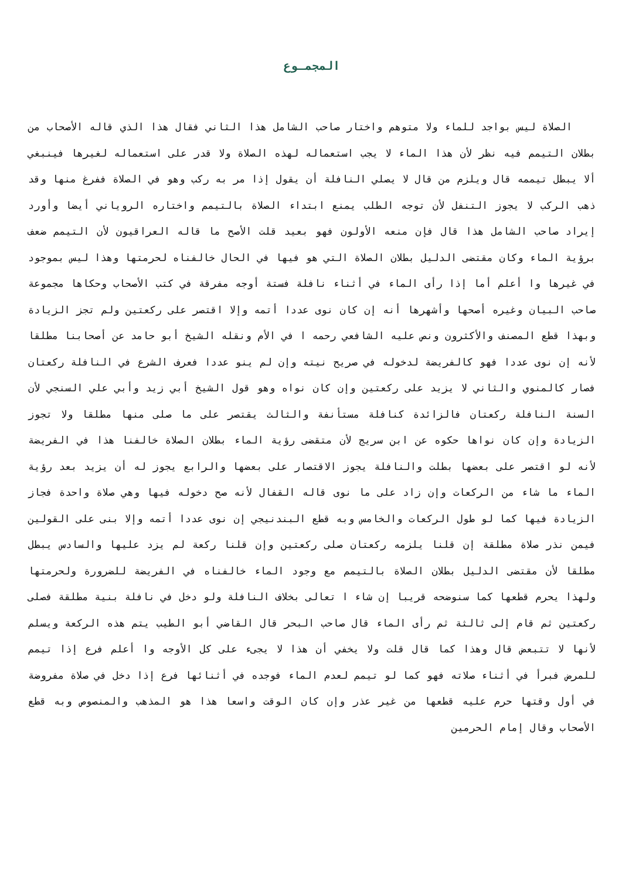المجمـوع
الصلاة ليس بواجد للماء ولا متوهم واختار صاحب الشامل هذا الثاني فقال هذا الذي قاله الأصحاب من بطلان التيمم فيه نظر لأن هذا الماء لا يجب استعماله لهذه الصلاة ولا قدر على استعماله لغيرها فينبغي ألا يبطل تيممه قال ويلزم من قال لا يصلي النافلة أن يقول إذا مر به ركب وهو في الصلاة ففرغ منها وقد ذهب الركب لا يجوز التنفل لأن توجه الطلب يمنع ابتداء الصلاة بالتيمم واختاره الروياني أيضا وأورد إيراد صاحب الشامل هذا قال فإن منعه الأولون فهو بعيد قلت الأصح ما قاله العراقيون لأن التيمم ضعف برؤية الماء وكان مقتضى الدليل بطلان الصلاة التي هو فيها في الحال خالفناه لحرمتها وهذا ليس بموجود في غيرها وا أعلم أما إذا رأى الماء في أثناء نافلة فستة أوجه مفرقة في كتب الأصحاب وحكاها مجموعة صاحب البيان وغيره أصحها وأشهرها أنه إن كان نوى عددا أتمه وإلا اقتصر على ركعتين ولم تجز الزيادة وبهذا قطع المصنف والأكثرون ونص عليه الشافعي رحمه ا في الأم ونقله الشيخ أبو حامد عن أصحابنا مطلقا لأنه إن نوى عددا فهو كالفريضة لدخوله في صريح نيته وإن لم ينو عددا فعرف الشرع في النافلة ركعتان فصار كالمنوي والثاني لا يزيد على ركعتين وإن كان نواه وهو قول الشيخ أبي زيد وأبي علي السنجي لأن السنة النافلة ركعتان فالزائدة كنافلة مستأنفة والثالث يقتصر على ما صلى منها مطلقا ولا تجوز الزيادة وإن كان نواها حكوه عن ابن سريج لأن متقضى رؤية الماء بطلان الصلاة خالفنا هذا في الفريضة لأنه لو اقتصر على بعضها بطلت والنافلة يجوز الاقتصار على بعضها والرابع يجوز له أن يزيد بعد رؤية الماء ما شاء من الركعات وإن زاد على ما نوى قاله القفال لأنه صح دخوله فيها وهي صلاة واحدة فجاز الزيادة فيها كما لو طول الركعات والخامس وبه قطع البندنيجي إن نوى عددا أتمه وإلا بنى على القولين فيمن نذر صلاة مطلقة إن قلنا يلزمه ركعتان صلى ركعتين وإن قلنا ركعة لم يزد عليها والسادس يبطل مطلقا لأن مقتضى الدليل بطلان الصلاة بالتيمم مع وجود الماء خالفناه في الفريضة للضرورة ولحرمتها ولهذا يحرم قطعها كما سنوضحه قريبا إن شاء ا تعالى بخلاف النافلة ولو دخل في نافلة بنية مطلقة فصلى ركعتين ثم قام إلى ثالثة ثم رأى الماء قال صاحب البحر قال القاضي أبو الطيب يتم هذه الركعة ويسلم لأنها لا تتبعض قال وهذا كما قال قلت ولا يخفي أن هذا لا يجىء على كل الأوجه وا أعلم فرع إذا تيمم للمرض فبرأ في أثناء صلاته فهو كما لو تيمم لعدم الماء فوجده في أثنائها فرع إذا دخل في صلاة مفروضة في أول وقتها حرم عليه قطعها من غير عذر وإن كان الوقت واسعا هذا هو المذهب والمنصوص وبه قطع الأصحاب وقال إمام الحرمين